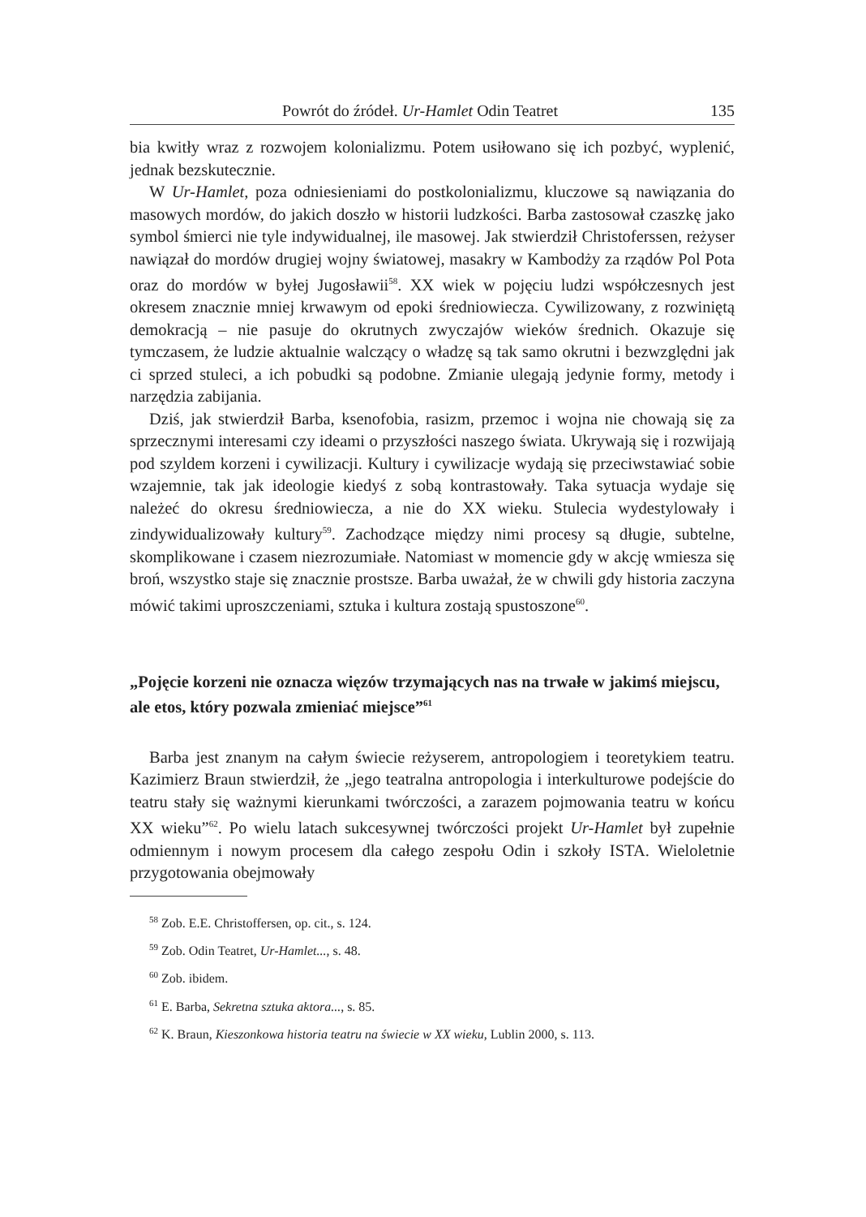Powrót do źródeł. Ur-Hamlet Odin Teatret 135
bia kwitły wraz z rozwojem kolonializmu. Potem usiłowano się ich pozbyć, wyplenić, jednak bezskutecznie.
W Ur-Hamlet, poza odniesieniami do postkolonializmu, kluczowe są nawiązania do masowych mordów, do jakich doszło w historii ludzkości. Barba zastosował czaszkę jako symbol śmierci nie tyle indywidualnej, ile masowej. Jak stwierdził Christoferssen, reżyser nawiązał do mordów drugiej wojny światowej, masakry w Kambodży za rządów Pol Pota oraz do mordów w byłej Jugosławii<sup>58</sup>. XX wiek w pojęciu ludzi współczesnych jest okresem znacznie mniej krwawym od epoki średniowiecza. Cywilizowany, z rozwiniętą demokracją – nie pasuje do okrutnych zwyczajów wieków średnich. Okazuje się tymczasem, że ludzie aktualnie walczący o władzę są tak samo okrutni i bezwzględni jak ci sprzed stuleci, a ich pobudki są podobne. Zmianie ulegają jedynie formy, metody i narzędzia zabijania.
Dziś, jak stwierdził Barba, ksenofobia, rasizm, przemoc i wojna nie chowają się za sprzecznymi interesami czy ideami o przyszłości naszego świata. Ukrywają się i rozwijają pod szyldem korzeni i cywilizacji. Kultury i cywilizacje wydają się przeciwstawiać sobie wzajemnie, tak jak ideologie kiedyś z sobą kontrastowały. Taka sytuacja wydaje się należeć do okresu średniowiecza, a nie do XX wieku. Stulecia wydestylowały i zindywidualizowały kultury<sup>59</sup>. Zachodzące między nimi procesy są długie, subtelne, skomplikowane i czasem niezrozumiałe. Natomiast w momencie gdy w akcję wmiesza się broń, wszystko staje się znacznie prostsze. Barba uważał, że w chwili gdy historia zaczyna mówić takimi uproszczeniami, sztuka i kultura zostają spustoszone<sup>60</sup>.
„Pojęcie korzeni nie oznacza więzów trzymających nas na trwałe w jakimś miejscu, ale etos, który pozwala zmieniać miejsce”<sup>61</sup>
Barba jest znanym na całym świecie reżyserem, antropologiem i teoretykiem teatru. Kazimierz Braun stwierdził, że „jego teatralna antropologia i interkulturowe podejście do teatru stały się ważnymi kierunkami twórczości, a zarazem pojmowania teatru w końcu XX wieku”<sup>62</sup>. Po wielu latach sukcesywnej twórczości projekt Ur-Hamlet był zupełnie odmiennym i nowym procesem dla całego zespołu Odin i szkoły ISTA. Wieloletnie przygotowania obejmowały
<sup>58</sup> Zob. E.E. Christoffersen, op. cit., s. 124.
<sup>59</sup> Zob. Odin Teatret, Ur-Hamlet..., s. 48.
<sup>60</sup> Zob. ibidem.
<sup>61</sup> E. Barba, Sekretna sztuka aktora..., s. 85.
<sup>62</sup> K. Braun, Kieszonkowa historia teatru na świecie w XX wieku, Lublin 2000, s. 113.